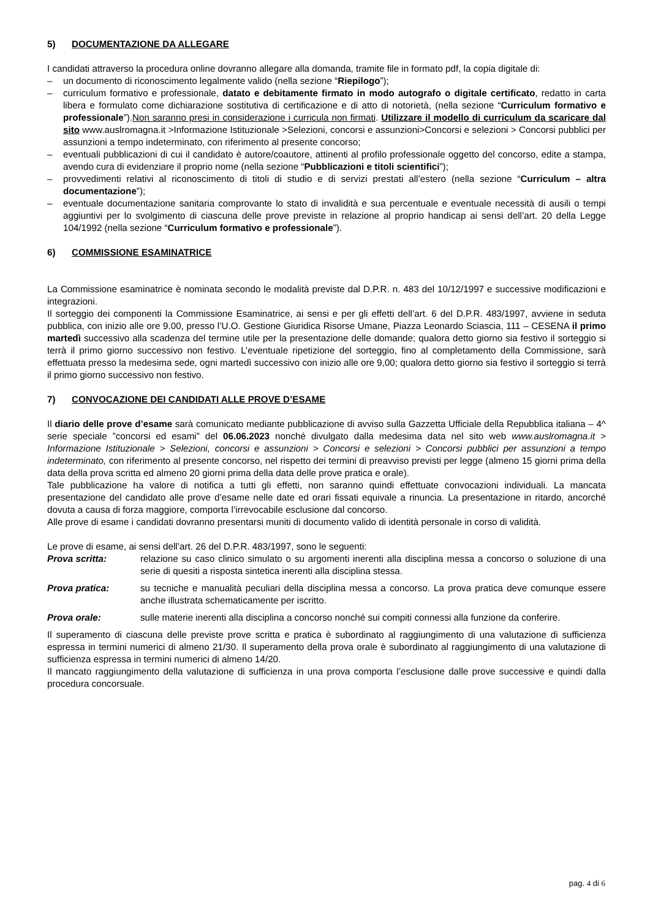5) DOCUMENTAZIONE DA ALLEGARE
I candidati attraverso la procedura online dovranno allegare alla domanda, tramite file in formato pdf, la copia digitale di:
– un documento di riconoscimento legalmente valido (nella sezione “Riepilogo”);
– curriculum formativo e professionale, datato e debitamente firmato in modo autografo o digitale certificato, redatto in carta libera e formulato come dichiarazione sostitutiva di certificazione e di atto di notorietà, (nella sezione “Curriculum formativo e professionale”).Non saranno presi in considerazione i curricula non firmati. Utilizzare il modello di curriculum da scaricare dal sito www.auslromagna.it >Informazione Istituzionale >Selezioni, concorsi e assunzioni>Concorsi e selezioni > Concorsi pubblici per assunzioni a tempo indeterminato, con riferimento al presente concorso;
– eventuali pubblicazioni di cui il candidato è autore/coautore, attinenti al profilo professionale oggetto del concorso, edite a stampa, avendo cura di evidenziare il proprio nome (nella sezione “Pubblicazioni e titoli scientifici”);
– provvedimenti relativi al riconoscimento di titoli di studio e di servizi prestati all’estero (nella sezione “Curriculum – altra documentazione”);
– eventuale documentazione sanitaria comprovante lo stato di invalidità e sua percentuale e eventuale necessità di ausili o tempi aggiuntivi per lo svolgimento di ciascuna delle prove previste in relazione al proprio handicap ai sensi dell’art. 20 della Legge 104/1992 (nella sezione “Curriculum formativo e professionale”).
6) COMMISSIONE ESAMINATRICE
La Commissione esaminatrice è nominata secondo le modalità previste dal D.P.R. n. 483 del 10/12/1997 e successive modificazioni e integrazioni.
Il sorteggio dei componenti la Commissione Esaminatrice, ai sensi e per gli effetti dell’art. 6 del D.P.R. 483/1997, avviene in seduta pubblica, con inizio alle ore 9.00, presso l’U.O. Gestione Giuridica Risorse Umane, Piazza Leonardo Sciascia, 111 – CESENA il primo martedì successivo alla scadenza del termine utile per la presentazione delle domande; qualora detto giorno sia festivo il sorteggio si terrà il primo giorno successivo non festivo. L’eventuale ripetizione del sorteggio, fino al completamento della Commissione, sarà effettuata presso la medesima sede, ogni martedì successivo con inizio alle ore 9,00; qualora detto giorno sia festivo il sorteggio si terrà il primo giorno successivo non festivo.
7) CONVOCAZIONE DEI CANDIDATI ALLE PROVE D’ESAME
Il diario delle prove d’esame sarà comunicato mediante pubblicazione di avviso sulla Gazzetta Ufficiale della Repubblica italiana – 4^ serie speciale ”concorsi ed esami” del 06.06.2023 nonché divulgato dalla medesima data nel sito web www.auslromagna.it > Informazione Istituzionale > Selezioni, concorsi e assunzioni > Concorsi e selezioni > Concorsi pubblici per assunzioni a tempo indeterminato, con riferimento al presente concorso, nel rispetto dei termini di preavviso previsti per legge (almeno 15 giorni prima della data della prova scritta ed almeno 20 giorni prima della data delle prove pratica e orale).
Tale pubblicazione ha valore di notifica a tutti gli effetti, non saranno quindi effettuate convocazioni individuali. La mancata presentazione del candidato alle prove d’esame nelle date ed orari fissati equivale a rinuncia. La presentazione in ritardo, ancorché dovuta a causa di forza maggiore, comporta l’irrevocabile esclusione dal concorso.
Alle prove di esame i candidati dovranno presentarsi muniti di documento valido di identità personale in corso di validità.
Le prove di esame, ai sensi dell’art. 26 del D.P.R. 483/1997, sono le seguenti:
Prova scritta: relazione su caso clinico simulato o su argomenti inerenti alla disciplina messa a concorso o soluzione di una serie di quesiti a risposta sintetica inerenti alla disciplina stessa.
Prova pratica: su tecniche e manualità peculiari della disciplina messa a concorso. La prova pratica deve comunque essere anche illustrata schematicamente per iscritto.
Prova orale: sulle materie inerenti alla disciplina a concorso nonché sui compiti connessi alla funzione da conferire.
Il superamento di ciascuna delle previste prove scritta e pratica è subordinato al raggiungimento di una valutazione di sufficienza espressa in termini numerici di almeno 21/30. Il superamento della prova orale è subordinato al raggiungimento di una valutazione di sufficienza espressa in termini numerici di almeno 14/20.
Il mancato raggiungimento della valutazione di sufficienza in una prova comporta l’esclusione dalle prove successive e quindi dalla procedura concorsuale.
pag. 4 di 6